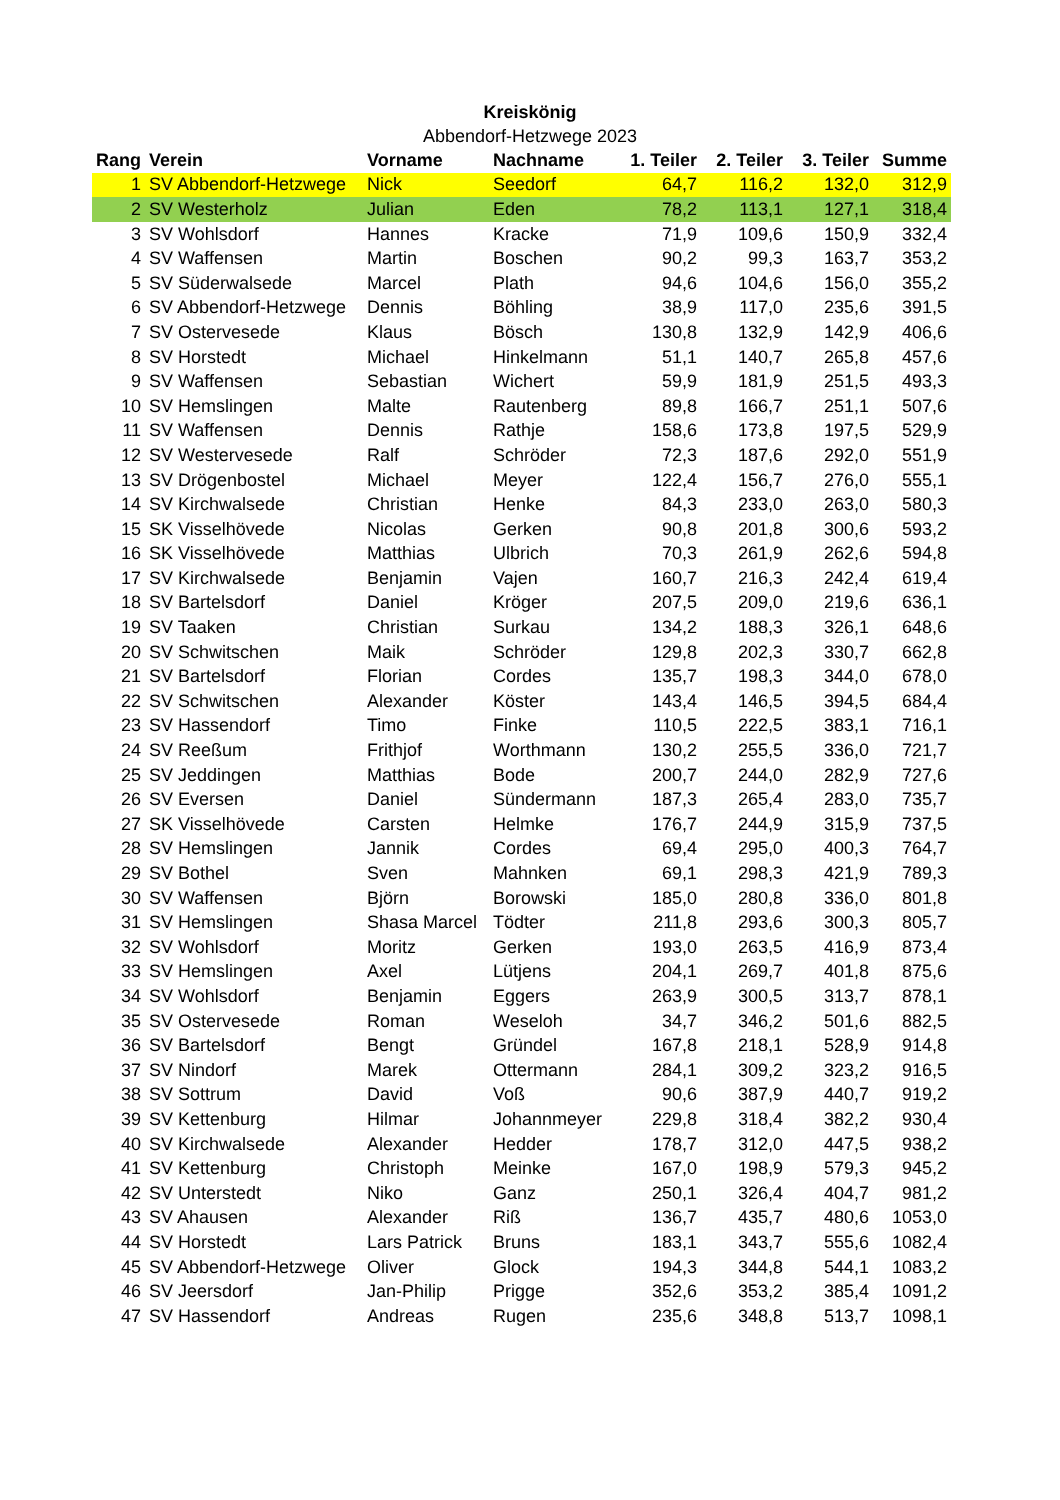Kreiskönig
Abbendorf-Hetzwege 2023
| Rang | Verein | Vorname | Nachname | 1. Teiler | 2. Teiler | 3. Teiler | Summe |
| --- | --- | --- | --- | --- | --- | --- | --- |
| 1 | SV Abbendorf-Hetzwege | Nick | Seedorf | 64,7 | 116,2 | 132,0 | 312,9 |
| 2 | SV Westerholz | Julian | Eden | 78,2 | 113,1 | 127,1 | 318,4 |
| 3 | SV Wohlsdorf | Hannes | Kracke | 71,9 | 109,6 | 150,9 | 332,4 |
| 4 | SV Waffensen | Martin | Boschen | 90,2 | 99,3 | 163,7 | 353,2 |
| 5 | SV Süderwalsede | Marcel | Plath | 94,6 | 104,6 | 156,0 | 355,2 |
| 6 | SV Abbendorf-Hetzwege | Dennis | Böhling | 38,9 | 117,0 | 235,6 | 391,5 |
| 7 | SV Ostervesede | Klaus | Bösch | 130,8 | 132,9 | 142,9 | 406,6 |
| 8 | SV Horstedt | Michael | Hinkelmann | 51,1 | 140,7 | 265,8 | 457,6 |
| 9 | SV Waffensen | Sebastian | Wichert | 59,9 | 181,9 | 251,5 | 493,3 |
| 10 | SV Hemslingen | Malte | Rautenberg | 89,8 | 166,7 | 251,1 | 507,6 |
| 11 | SV Waffensen | Dennis | Rathje | 158,6 | 173,8 | 197,5 | 529,9 |
| 12 | SV Westervesede | Ralf | Schröder | 72,3 | 187,6 | 292,0 | 551,9 |
| 13 | SV Drögenbostel | Michael | Meyer | 122,4 | 156,7 | 276,0 | 555,1 |
| 14 | SV Kirchwalsede | Christian | Henke | 84,3 | 233,0 | 263,0 | 580,3 |
| 15 | SK Visselhövede | Nicolas | Gerken | 90,8 | 201,8 | 300,6 | 593,2 |
| 16 | SK Visselhövede | Matthias | Ulbrich | 70,3 | 261,9 | 262,6 | 594,8 |
| 17 | SV Kirchwalsede | Benjamin | Vajen | 160,7 | 216,3 | 242,4 | 619,4 |
| 18 | SV Bartelsdorf | Daniel | Kröger | 207,5 | 209,0 | 219,6 | 636,1 |
| 19 | SV Taaken | Christian | Surkau | 134,2 | 188,3 | 326,1 | 648,6 |
| 20 | SV Schwitschen | Maik | Schröder | 129,8 | 202,3 | 330,7 | 662,8 |
| 21 | SV Bartelsdorf | Florian | Cordes | 135,7 | 198,3 | 344,0 | 678,0 |
| 22 | SV Schwitschen | Alexander | Köster | 143,4 | 146,5 | 394,5 | 684,4 |
| 23 | SV Hassendorf | Timo | Finke | 110,5 | 222,5 | 383,1 | 716,1 |
| 24 | SV Reeßum | Frithjof | Worthmann | 130,2 | 255,5 | 336,0 | 721,7 |
| 25 | SV Jeddingen | Matthias | Bode | 200,7 | 244,0 | 282,9 | 727,6 |
| 26 | SV Eversen | Daniel | Sündermann | 187,3 | 265,4 | 283,0 | 735,7 |
| 27 | SK Visselhövede | Carsten | Helmke | 176,7 | 244,9 | 315,9 | 737,5 |
| 28 | SV Hemslingen | Jannik | Cordes | 69,4 | 295,0 | 400,3 | 764,7 |
| 29 | SV Bothel | Sven | Mahnken | 69,1 | 298,3 | 421,9 | 789,3 |
| 30 | SV Waffensen | Björn | Borowski | 185,0 | 280,8 | 336,0 | 801,8 |
| 31 | SV Hemslingen | Shasa Marcel | Tödter | 211,8 | 293,6 | 300,3 | 805,7 |
| 32 | SV Wohlsdorf | Moritz | Gerken | 193,0 | 263,5 | 416,9 | 873,4 |
| 33 | SV Hemslingen | Axel | Lütjens | 204,1 | 269,7 | 401,8 | 875,6 |
| 34 | SV Wohlsdorf | Benjamin | Eggers | 263,9 | 300,5 | 313,7 | 878,1 |
| 35 | SV Ostervesede | Roman | Weseloh | 34,7 | 346,2 | 501,6 | 882,5 |
| 36 | SV Bartelsdorf | Bengt | Gründel | 167,8 | 218,1 | 528,9 | 914,8 |
| 37 | SV Nindorf | Marek | Ottermann | 284,1 | 309,2 | 323,2 | 916,5 |
| 38 | SV Sottrum | David | Voß | 90,6 | 387,9 | 440,7 | 919,2 |
| 39 | SV Kettenburg | Hilmar | Johannmeyer | 229,8 | 318,4 | 382,2 | 930,4 |
| 40 | SV Kirchwalsede | Alexander | Hedder | 178,7 | 312,0 | 447,5 | 938,2 |
| 41 | SV Kettenburg | Christoph | Meinke | 167,0 | 198,9 | 579,3 | 945,2 |
| 42 | SV Unterstedt | Niko | Ganz | 250,1 | 326,4 | 404,7 | 981,2 |
| 43 | SV Ahausen | Alexander | Riß | 136,7 | 435,7 | 480,6 | 1053,0 |
| 44 | SV Horstedt | Lars Patrick | Bruns | 183,1 | 343,7 | 555,6 | 1082,4 |
| 45 | SV Abbendorf-Hetzwege | Oliver | Glock | 194,3 | 344,8 | 544,1 | 1083,2 |
| 46 | SV Jeersdorf | Jan-Philip | Prigge | 352,6 | 353,2 | 385,4 | 1091,2 |
| 47 | SV Hassendorf | Andreas | Rugen | 235,6 | 348,8 | 513,7 | 1098,1 |